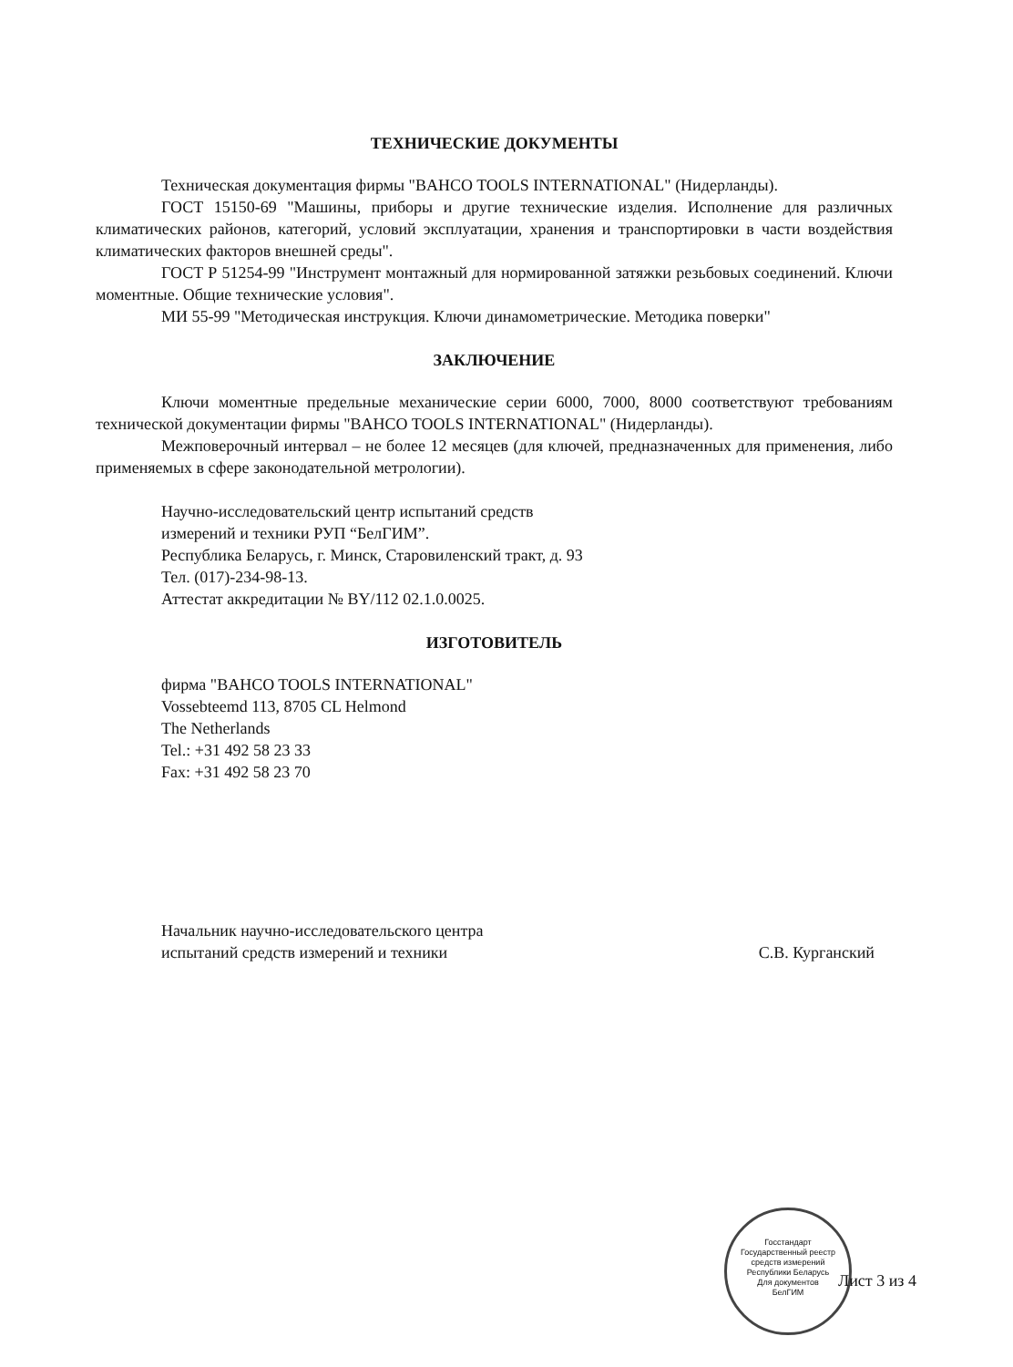ТЕХНИЧЕСКИЕ ДОКУМЕНТЫ
Техническая документация фирмы "BAHCO TOOLS INTERNATIONAL" (Нидерланды).
ГОСТ 15150-69 "Машины, приборы и другие технические изделия. Исполнение для различных климатических районов, категорий, условий эксплуатации, хранения и транспортировки в части воздействия климатических факторов внешней среды".
ГОСТ Р 51254-99 "Инструмент монтажный для нормированной затяжки резьбовых соединений. Ключи моментные. Общие технические условия".
МИ 55-99 "Методическая инструкция. Ключи динамометрические. Методика поверки"
ЗАКЛЮЧЕНИЕ
Ключи моментные предельные механические серии 6000, 7000, 8000 соответствуют требованиям технической документации фирмы "BAHCO TOOLS INTERNATIONAL" (Нидерланды).
Межповерочный интервал – не более 12 месяцев (для ключей, предназначенных для применения, либо применяемых в сфере законодательной метрологии).
Научно-исследовательский центр испытаний средств
измерений и техники РУП “БелГИМ”.
Республика Беларусь, г. Минск, Старовиленский тракт, д. 93
Тел. (017)-234-98-13.
Аттестат аккредитации № BY/112 02.1.0.0025.
ИЗГОТОВИТЕЛЬ
фирма "BAHCO TOOLS INTERNATIONAL"
Vossebteemd 113, 8705 CL Helmond
The Netherlands
Tel.: +31 492 58 23 33
Fax: +31 492 58 23 70
Начальник научно-исследовательского центра
испытаний средств измерений и техники
С.В. Курганский
Госстандарт
Государственный реестр
средств измерений
Республики Беларусь
Для документов
БелГИМ
Лист 3 из 4